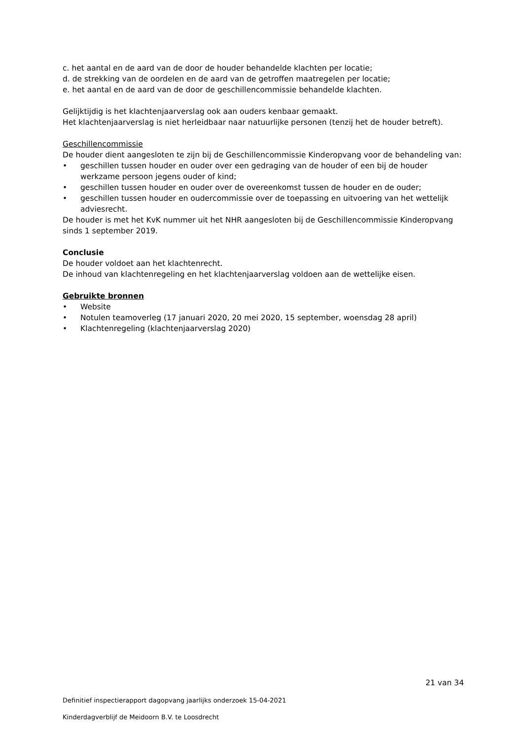c. het aantal en de aard van de door de houder behandelde klachten per locatie;
d. de strekking van de oordelen en de aard van de getroffen maatregelen per locatie;
e. het aantal en de aard van de door de geschillencommissie behandelde klachten.
Gelijktijdig is het klachtenjaarverslag ook aan ouders kenbaar gemaakt.
Het klachtenjaarverslag is niet herleidbaar naar natuurlijke personen (tenzij het de houder betreft).
Geschillencommissie
De houder dient aangesloten te zijn bij de Geschillencommissie Kinderopvang voor de behandeling van:
• geschillen tussen houder en ouder over een gedraging van de houder of een bij de houder werkzame persoon jegens ouder of kind;
• geschillen tussen houder en ouder over de overeenkomst tussen de houder en de ouder;
• geschillen tussen houder en oudercommissie over de toepassing en uitvoering van het wettelijk adviesrecht.
De houder is met het KvK nummer uit het NHR aangesloten bij de Geschillencommissie Kinderopvang sinds 1 september 2019.
Conclusie
De houder voldoet aan het klachtenrecht.
De inhoud van klachtenregeling en het klachtenjaarverslag voldoen aan de wettelijke eisen.
Gebruikte bronnen
• Website
• Notulen teamoverleg (17 januari 2020, 20 mei 2020, 15 september, woensdag 28 april)
• Klachtenregeling (klachtenjaarverslag 2020)
21 van 34
Definitief inspectierapport dagopvang jaarlijks onderzoek 15-04-2021
Kinderdagverblijf de Meidoorn B.V. te Loosdrecht